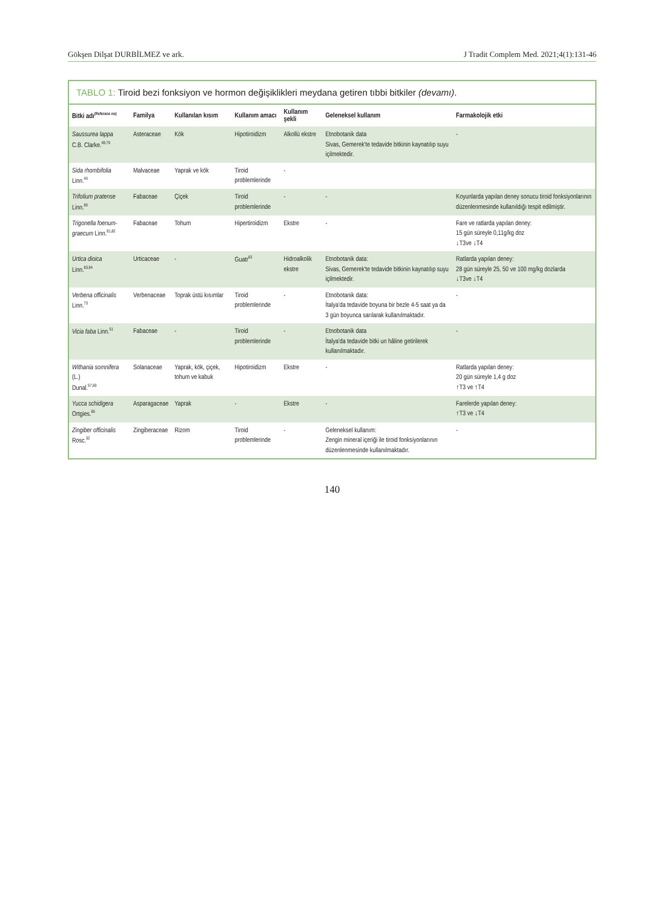Gökşen Dilşat DURBİLMEZ ve ark. J Tradit Complem Med. 2021;4(1):131-46
TABLO 1: Tiroid bezi fonksiyon ve hormon değişiklikleri meydana getiren tıbbi bitkiler (devamı).
| Bitki adı<sup>(Referans no)</sup> | Familya | Kullanılan kısım | Kullanım amacı | Kullanım şekli | Geleneksel kullanım | Farmakolojik etki |
| --- | --- | --- | --- | --- | --- | --- |
| Saussurea lappa C.B. Clarke.<sup>69,79</sup> | Asteraceae | Kök | Hipotiroidizm | Alkollü ekstre | Etnobotanik data Sivas, Gemerek'te tedavide bitkinin kaynatılıp suyu içilmektedir. | - |
| Sida rhombifolia Linn.<sup>40</sup> | Malvaceae | Yaprak ve kök | Tiroid problemlerinde | - | | |
| Trifolium pratense Linn.<sup>80</sup> | Fabaceae | Çiçek | Tiroid problemlerinde | - | - | Koyunlarda yapılan deney sonucu tiroid fonksiyonlarının düzenlenmesinde kullanıldığı tespit edilmiştir. |
| Trigonella foenum-graecum Linn.<sup>81,82</sup> | Fabaceae | Tohum | Hipertiroidizm | Ekstre | - | Fare ve ratlarda yapılan deney: 15 gün süreyle 0,11g/kg doz ↓T3ve ↓T4 |
| Urtica dioica Linn.<sup>83,84</sup> | Urticaceae | - | Guatr<sup>83</sup> | Hidroalkolik ekstre | Etnobotanik data: Sivas, Gemerek'te tedavide bitkinin kaynatılıp suyu içilmektedir. | Ratlarda yapılan deney: 28 gün süreyle 25, 50 ve 100 mg/kg dozlarda ↓T3ve ↓T4 |
| Verbena officinalis Linn.<sup>73</sup> | Verbenaceae | Toprak üstü kısımlar | Tiroid problemlerinde | - | Etnobotanik data: İtalya'da tedavide boyuna bir bezle 4-5 saat ya da 3 gün boyunca sarılarak kullanılmaktadır. | - |
| Vicia faba Linn.<sup>51</sup> | Fabaceae | - | Tiroid problemlerinde | - | Etnobotanik data İtalya'da tedavide bitki un hâline getirilerek kullanılmaktadır. | - |
| Withania somnifera (L.) Dunal.<sup>57,69</sup> | Solanaceae | Yaprak, kök, çiçek, tohum ve kabuk | Hipotiroidizm | Ekstre | - | Ratlarda yapılan deney: 20 gün süreyle 1,4 g doz ↑T3 ve ↑T4 |
| Yucca schidigera Ortgies.<sup>85</sup> | Asparagaceae | Yaprak | - | Ekstre | - | Farelerde yapılan deney: ↑T3 ve ↓T4 |
| Zingiber officinalis Rosc.<sup>32</sup> | Zingiberaceae | Rizom | Tiroid problemlerinde | - | Geleneksel kullanım: Zengin mineral içeriği ile tiroid fonksiyonlarının düzenlenmesinde kullanılmaktadır. | - |
140